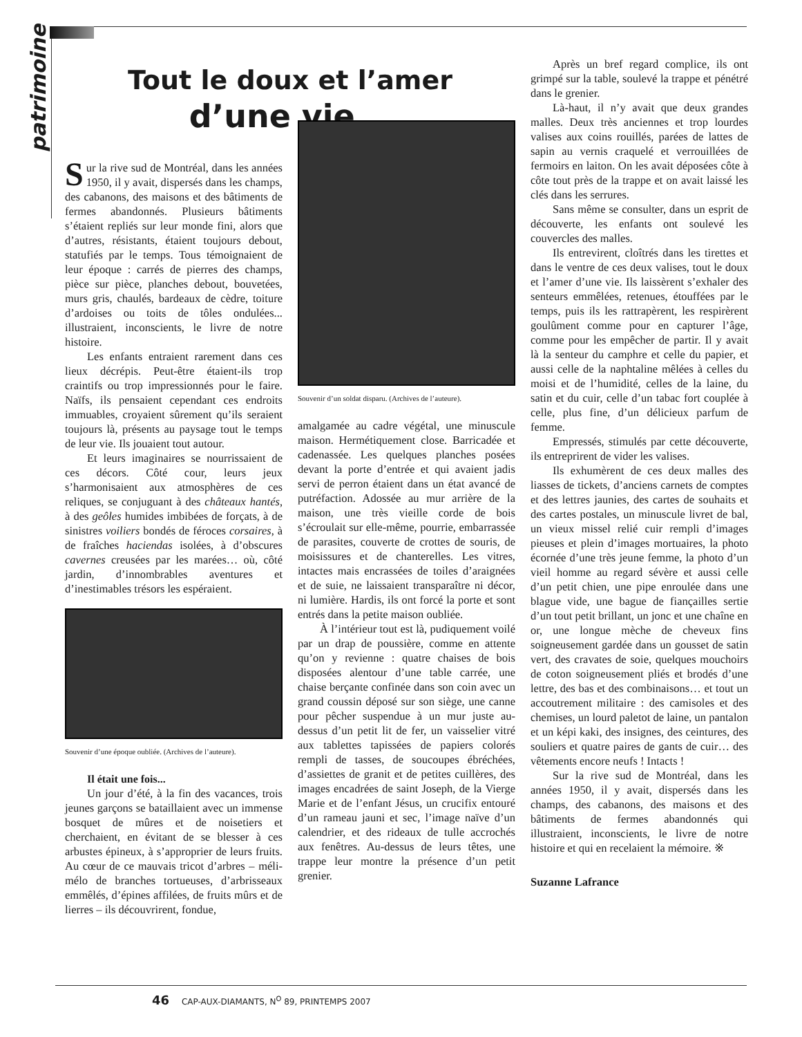patrimoine
Tout le doux et l’amer
d’une vie...
Sur la rive sud de Montréal, dans les années 1950, il y avait, dispersés dans les champs, des cabanons, des maisons et des bâtiments de fermes abandonnés. Plusieurs bâtiments s’étaient repliés sur leur monde fini, alors que d’autres, résistants, étaient toujours debout, statufiés par le temps. Tous témoignaient de leur époque : carrés de pierres des champs, pièce sur pièce, planches debout, bouvetées, murs gris, chaulés, bardeaux de cèdre, toiture d’ardoises ou toits de tôles ondulées... illustraient, inconscients, le livre de notre histoire.
Les enfants entraient rarement dans ces lieux décrépis. Peut-être étaient-ils trop craintifs ou trop impressionnés pour le faire. Naïfs, ils pensaient cependant ces endroits immuables, croyaient sûrement qu’ils seraient toujours là, présents au paysage tout le temps de leur vie. Ils jouaient tout autour.
Et leurs imaginaires se nourrissaient de ces décors. Côté cour, leurs jeux s’harmonisaient aux atmosphères de ces reliques, se conjuguant à des châteaux hantés, à des geôles humides imbibées de forçats, à de sinistres voiliers bondés de féroces corsaires, à de fraîches haciendas isolées, à d’obscures cavernes creusées par les marées… où, côté jardin, d’innombrables aventures et d’inestimables trésors les espéraient.
Souvenir d’une époque oubliée. (Archives de l’auteure).
Il était une fois...
Un jour d’été, à la fin des vacances, trois jeunes garçons se bataillaient avec un immense bosquet de mûres et de noisetiers et cherchaient, en évitant de se blesser à ces arbustes épineux, à s’approprier de leurs fruits. Au cœur de ce mauvais tricot d’arbres – méli-mélo de branches tortueuses, d’arbrisseaux emmêlés, d’épines affilées, de fruits mûrs et de lierres – ils découvrirent, fondue,
Souvenir d’un soldat disparu. (Archives de l’auteure).
amalgamée au cadre végétal, une minuscule maison. Hermétiquement close. Barricadée et cadenassée. Les quelques planches posées devant la porte d’entrée et qui avaient jadis servi de perron étaient dans un état avancé de putréfaction. Adossée au mur arrière de la maison, une très vieille corde de bois s’écroulait sur elle-même, pourrie, embarrassée de parasites, couverte de crottes de souris, de moisissures et de chanterelles. Les vitres, intactes mais encrassées de toiles d’araignées et de suie, ne laissaient transparaître ni décor, ni lumière. Hardis, ils ont forcé la porte et sont entrés dans la petite maison oubliée.
À l’intérieur tout est là, pudiquement voilé par un drap de poussière, comme en attente qu’on y revienne : quatre chaises de bois disposées alentour d’une table carrée, une chaise berçante confinée dans son coin avec un grand coussin déposé sur son siège, une canne pour pêcher suspendue à un mur juste au-dessus d’un petit lit de fer, un vaisselier vitré aux tablettes tapissées de papiers colorés rempli de tasses, de soucoupes ébréchées, d’assiettes de granit et de petites cuillères, des images encadrées de saint Joseph, de la Vierge Marie et de l’enfant Jésus, un crucifix entouré d’un rameau jauni et sec, l’image naïve d’un calendrier, et des rideaux de tulle accrochés aux fenêtres. Au-dessus de leurs têtes, une trappe leur montre la présence d’un petit grenier.
Après un bref regard complice, ils ont grimpé sur la table, soulevé la trappe et pénétré dans le grenier.
Là-haut, il n’y avait que deux grandes malles. Deux très anciennes et trop lourdes valises aux coins rouillés, parées de lattes de sapin au vernis craquelé et verrouillées de fermoirs en laiton. On les avait déposées côte à côte tout près de la trappe et on avait laissé les clés dans les serrures.
Sans même se consulter, dans un esprit de découverte, les enfants ont soulevé les couvercles des malles.
Ils entrevirent, cloîtrés dans les tirettes et dans le ventre de ces deux valises, tout le doux et l’amer d’une vie. Ils laissèrent s’exhaler des senteurs emmêlées, retenues, étouffées par le temps, puis ils les rattrapèrent, les respirèrent goulûment comme pour en capturer l’âge, comme pour les empêcher de partir. Il y avait là la senteur du camphre et celle du papier, et aussi celle de la naphtaline mêlées à celles du moisi et de l’humidité, celles de la laine, du satin et du cuir, celle d’un tabac fort couplée à celle, plus fine, d’un délicieux parfum de femme.
Empressés, stimulés par cette découverte, ils entreprirent de vider les valises.
Ils exhumèrent de ces deux malles des liasses de tickets, d’anciens carnets de comptes et des lettres jaunies, des cartes de souhaits et des cartes postales, un minuscule livret de bal, un vieux missel relié cuir rempli d’images pieuses et plein d’images mortuaires, la photo écornée d’une très jeune femme, la photo d’un vieil homme au regard sévère et aussi celle d’un petit chien, une pipe enroulée dans une blague vide, une bague de fiançailles sertie d’un tout petit brillant, un jonc et une chaîne en or, une longue mèche de cheveux fins soigneusement gardée dans un gousset de satin vert, des cravates de soie, quelques mouchoirs de coton soigneusement pliés et brodés d’une lettre, des bas et des combinaisons… et tout un accoutrement militaire : des camisoles et des chemises, un lourd paletot de laine, un pantalon et un képi kaki, des insignes, des ceintures, des souliers et quatre paires de gants de cuir… des vêtements encore neufs ! Intacts !
Sur la rive sud de Montréal, dans les années 1950, il y avait, dispersés dans les champs, des cabanons, des maisons et des bâtiments de fermes abandonnés qui illustraient, inconscients, le livre de notre histoire et qui en recelaient la mémoire. ※
Suzanne Lafrance
46 CAP-AUX-DIAMANTS, N<sup>O</sup> 89, PRINTEMPS 2007